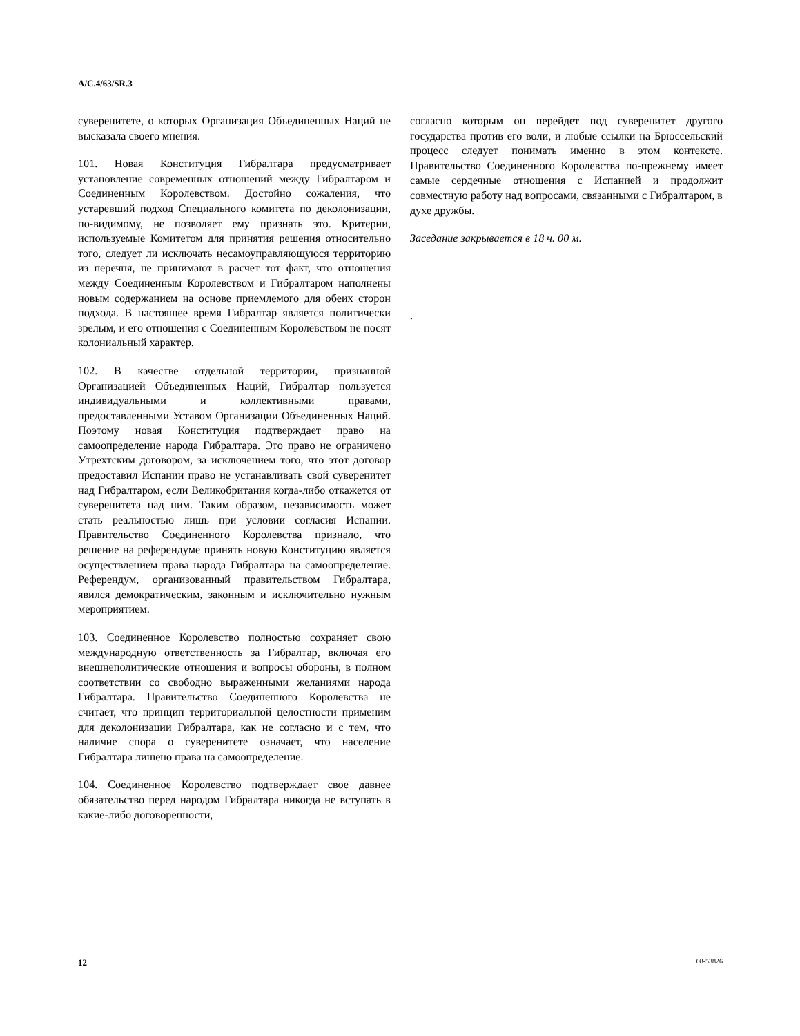A/C.4/63/SR.3
суверенитете, о которых Организация Объединенных Наций не высказала своего мнения.
101. Новая Конституция Гибралтара предусматривает установление современных отношений между Гибралтаром и Соединенным Королевством. Достойно сожаления, что устаревший подход Специального комитета по деколонизации, по-видимому, не позволяет ему признать это. Критерии, используемые Комитетом для принятия решения относительно того, следует ли исключать несамоуправляющуюся территорию из перечня, не принимают в расчет тот факт, что отношения между Соединенным Королевством и Гибралтаром наполнены новым содержанием на основе приемлемого для обеих сторон подхода. В настоящее время Гибралтар является политически зрелым, и его отношения с Соединенным Королевством не носят колониальный характер.
102. В качестве отдельной территории, признанной Организацией Объединенных Наций, Гибралтар пользуется индивидуальными и коллективными правами, предоставленными Уставом Организации Объединенных Наций. Поэтому новая Конституция подтверждает право на самоопределение народа Гибралтара. Это право не ограничено Утрехтским договором, за исключением того, что этот договор предоставил Испании право не устанавливать свой суверенитет над Гибралтаром, если Великобритания когда-либо откажется от суверенитета над ним. Таким образом, независимость может стать реальностью лишь при условии согласия Испании. Правительство Соединенного Королевства признало, что решение на референдуме принять новую Конституцию является осуществлением права народа Гибралтара на самоопределение. Референдум, организованный правительством Гибралтара, явился демократическим, законным и исключительно нужным мероприятием.
103. Соединенное Королевство полностью сохраняет свою международную ответственность за Гибралтар, включая его внешнеполитические отношения и вопросы обороны, в полном соответствии со свободно выраженными желаниями народа Гибралтара. Правительство Соединенного Королевства не считает, что принцип территориальной целостности применим для деколонизации Гибралтара, как не согласно и с тем, что наличие спора о суверенитете означает, что население Гибралтара лишено права на самоопределение.
104. Соединенное Королевство подтверждает свое давнее обязательство перед народом Гибралтара никогда не вступать в какие-либо договоренности,
согласно которым он перейдет под суверенитет другого государства против его воли, и любые ссылки на Брюссельский процесс следует понимать именно в этом контексте. Правительство Соединенного Королевства по-прежнему имеет самые сердечные отношения с Испанией и продолжит совместную работу над вопросами, связанными с Гибралтаром, в духе дружбы.
Заседание закрывается в 18 ч. 00 м.
.
12 08-53826